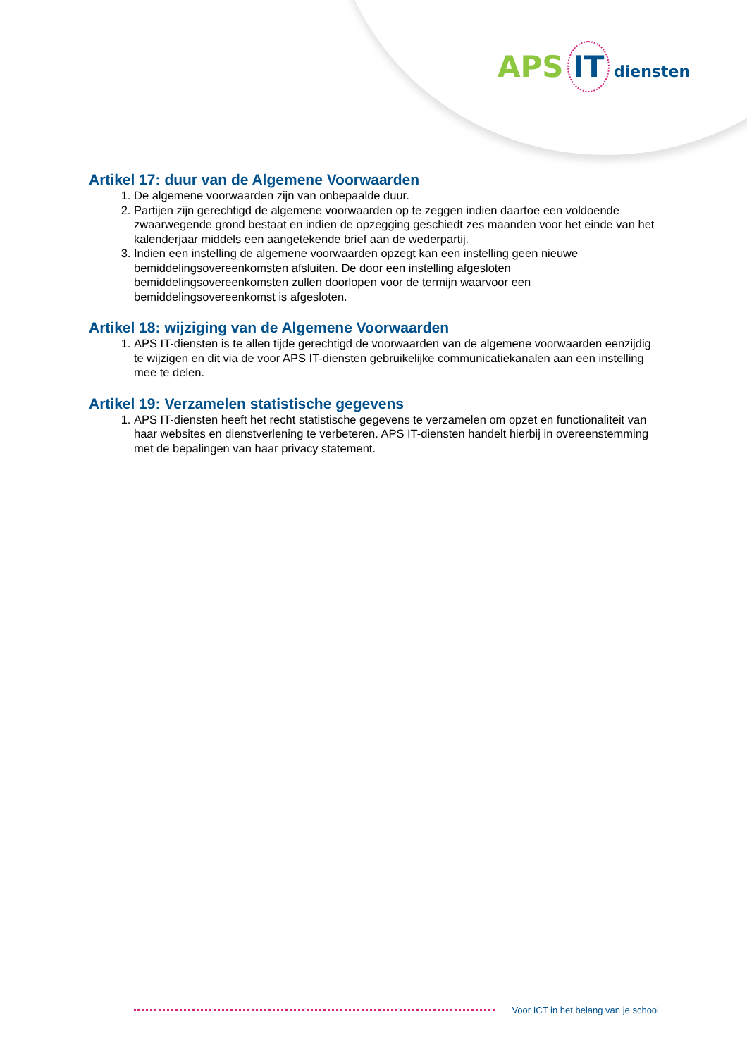APS IT diensten
Artikel 17: duur van de Algemene Voorwaarden
1. De algemene voorwaarden zijn van onbepaalde duur.
2. Partijen zijn gerechtigd de algemene voorwaarden op te zeggen indien daartoe een voldoende zwaarwegende grond bestaat en indien de opzegging geschiedt zes maanden voor het einde van het kalenderjaar middels een aangetekende brief aan de wederpartij.
3. Indien een instelling de algemene voorwaarden opzegt kan een instelling geen nieuwe bemiddelingsovereenkomsten afsluiten. De door een instelling afgesloten bemiddelingsovereenkomsten zullen doorlopen voor de termijn waarvoor een bemiddelingsovereenkomst is afgesloten.
Artikel 18: wijziging van de Algemene Voorwaarden
1. APS IT-diensten is te allen tijde gerechtigd de voorwaarden van de algemene voorwaarden eenzijdig te wijzigen en dit via de voor APS IT-diensten gebruikelijke communicatiekanalen aan een instelling mee te delen.
Artikel 19: Verzamelen statistische gegevens
1. APS IT-diensten heeft het recht statistische gegevens te verzamelen om opzet en functionaliteit van haar websites en dienstverlening te verbeteren. APS IT-diensten handelt hierbij in overeenstemming met de bepalingen van haar privacy statement.
Voor ICT in het belang van je school